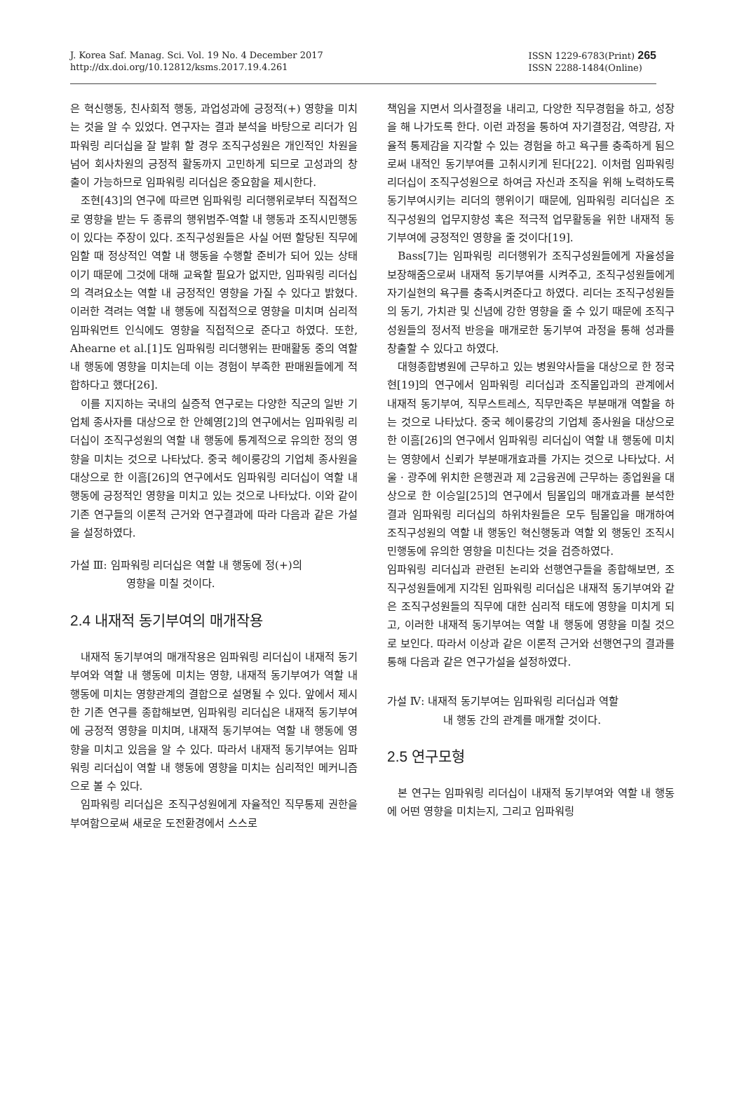J. Korea Saf. Manag. Sci. Vol. 19 No. 4 December 2017
http://dx.doi.org/10.12812/ksms.2017.19.4.261
ISSN 1229-6783(Print) 265
ISSN 2288-1484(Online)
은 혁신행동, 친사회적 행동, 과업성과에 긍정적(+) 영향을 미치는 것을 알 수 있었다. 연구자는 결과 분석을 바탕으로 리더가 임파워링 리더십을 잘 발휘 할 경우 조직구성원은 개인적인 차원을 넘어 회사차원의 긍정적 활동까지 고민하게 되므로 고성과의 창출이 가능하므로 임파워링 리더십은 중요함을 제시한다.
조현[43]의 연구에 따르면 임파워링 리더행위로부터 직접적으로 영향을 받는 두 종류의 행위범주-역할 내 행동과 조직시민행동이 있다는 주장이 있다. 조직구성원들은 사실 어떤 할당된 직무에 임할 때 정상적인 역할 내 행동을 수행할 준비가 되어 있는 상태이기 때문에 그것에 대해 교육할 필요가 없지만, 임파워링 리더십의 격려요소는 역할 내 긍정적인 영향을 가질 수 있다고 밝혔다. 이러한 격려는 역할 내 행동에 직접적으로 영향을 미치며 심리적 임파워먼트 인식에도 영향을 직접적으로 준다고 하였다. 또한, Ahearne et al.[1]도 임파워링 리더행위는 판매활동 중의 역할 내 행동에 영향을 미치는데 이는 경험이 부족한 판매원들에게 적합하다고 했다[26].
이를 지지하는 국내의 실증적 연구로는 다양한 직군의 일반 기업체 종사자를 대상으로 한 안혜영[2]의 연구에서는 임파워링 리더십이 조직구성원의 역할 내 행동에 통계적으로 유의한 정의 영향을 미치는 것으로 나타났다. 중국 헤이룽강의 기업체 종사원을 대상으로 한 이흠[26]의 연구에서도 임파워링 리더십이 역할 내 행동에 긍정적인 영향을 미치고 있는 것으로 나타났다. 이와 같이 기존 연구들의 이론적 근거와 연구결과에 따라 다음과 같은 가설을 설정하였다.
가설 Ⅲ: 임파워링 리더십은 역할 내 행동에 정(+)의
영향을 미칠 것이다.
2.4 내재적 동기부여의 매개작용
내재적 동기부여의 매개작용은 임파워링 리더십이 내재적 동기부여와 역할 내 행동에 미치는 영향, 내재적 동기부여가 역할 내 행동에 미치는 영향관계의 결합으로 설명될 수 있다. 앞에서 제시한 기존 연구를 종합해보면, 임파워링 리더십은 내재적 동기부여에 긍정적 영향을 미치며, 내재적 동기부여는 역할 내 행동에 영향을 미치고 있음을 알 수 있다. 따라서 내재적 동기부여는 임파워링 리더십이 역할 내 행동에 영향을 미치는 심리적인 메커니즘으로 볼 수 있다.
임파워링 리더십은 조직구성원에게 자율적인 직무통제 권한을 부여함으로써 새로운 도전환경에서 스스로
책임을 지면서 의사결정을 내리고, 다양한 직무경험을 하고, 성장을 해 나가도록 한다. 이런 과정을 통하여 자기결정감, 역량감, 자율적 통제감을 지각할 수 있는 경험을 하고 욕구를 충족하게 됨으로써 내적인 동기부여를 고취시키게 된다[22]. 이처럼 임파워링 리더십이 조직구성원으로 하여금 자신과 조직을 위해 노력하도록 동기부여시키는 리더의 행위이기 때문에, 임파워링 리더십은 조직구성원의 업무지향성 혹은 적극적 업무활동을 위한 내재적 동기부여에 긍정적인 영향을 줄 것이다[19].
Bass[7]는 임파워링 리더행위가 조직구성원들에게 자율성을 보장해줌으로써 내재적 동기부여를 시켜주고, 조직구성원들에게 자기실현의 욕구를 충족시켜준다고 하였다. 리더는 조직구성원들의 동기, 가치관 및 신념에 강한 영향을 줄 수 있기 때문에 조직구성원들의 정서적 반응을 매개로한 동기부여 과정을 통해 성과를 창출할 수 있다고 하였다.
대형종합병원에 근무하고 있는 병원약사들을 대상으로 한 정국현[19]의 연구에서 임파워링 리더십과 조직몰입과의 관계에서 내재적 동기부여, 직무스트레스, 직무만족은 부분매개 역할을 하는 것으로 나타났다. 중국 헤이룽강의 기업체 종사원을 대상으로 한 이흠[26]의 연구에서 임파워링 리더십이 역할 내 행동에 미치는 영향에서 신뢰가 부분매개효과를 가지는 것으로 나타났다. 서울 · 광주에 위치한 은행권과 제 2금융권에 근무하는 종업원을 대상으로 한 이승일[25]의 연구에서 팀몰입의 매개효과를 분석한 결과 임파워링 리더십의 하위차원들은 모두 팀몰입을 매개하여 조직구성원의 역할 내 행동인 혁신행동과 역할 외 행동인 조직시민행동에 유의한 영향을 미친다는 것을 검증하였다.
임파워링 리더십과 관련된 논리와 선행연구들을 종합해보면, 조직구성원들에게 지각된 임파워링 리더십은 내재적 동기부여와 같은 조직구성원들의 직무에 대한 심리적 태도에 영향을 미치게 되고, 이러한 내재적 동기부여는 역할 내 행동에 영향을 미칠 것으로 보인다. 따라서 이상과 같은 이론적 근거와 선행연구의 결과를 통해 다음과 같은 연구가설을 설정하였다.
가설 Ⅳ: 내재적 동기부여는 임파워링 리더십과 역할
내 행동 간의 관계를 매개할 것이다.
2.5 연구모형
본 연구는 임파워링 리더십이 내재적 동기부여와 역할 내 행동에 어떤 영향을 미치는지, 그리고 임파워링